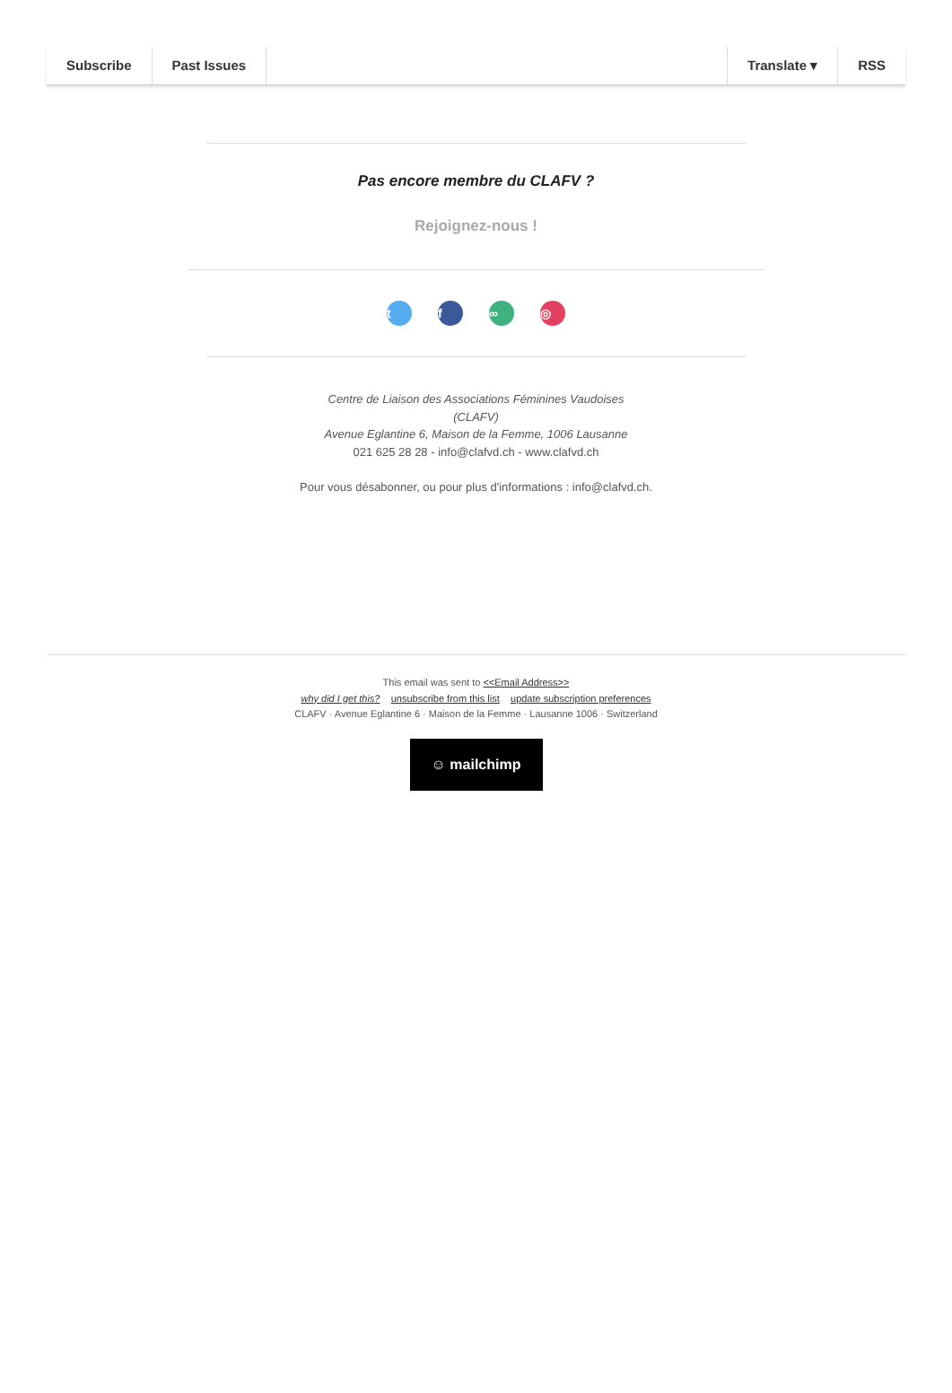Subscribe Past Issues Translate ▾ RSS
Pas encore membre du CLAFV ?
Rejoignez-nous !
tf ∞ ◎
Centre de Liaison des Associations Féminines Vaudoises
(CLAFV)
Avenue Eglantine 6, Maison de la Femme, 1006 Lausanne
021 625 28 28 - info@clafvd.ch - www.clafvd.ch
Pour vous désabonner, ou pour plus d'informations : info@clafvd.ch.
This email was sent to <<Email Address>>
why did I get this? unsubscribe from this list update subscription preferences
CLAFV · Avenue Eglantine 6 · Maison de la Femme · Lausanne 1006 · Switzerland
☺ mailchimp